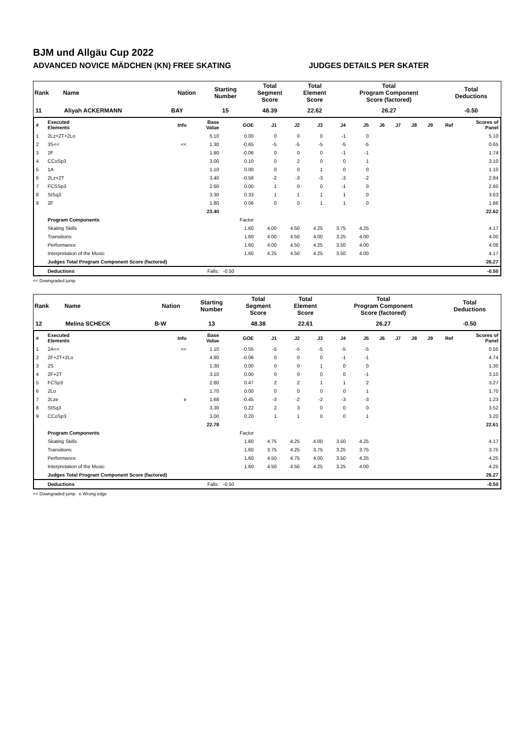BJM und Allgäu Cup 2022
ADVANCED NOVICE MÄDCHEN (KN) FREE SKATING JUDGES DETAILS PER SKATER
| Rank | Name | Nation | Starting Number | Total Segment Score | Total Element Score | Total Program Component Score (factored) | Total Deductions |
| --- | --- | --- | --- | --- | --- | --- | --- |
| 11 | Aliyah ACKERMANN | BAY | 15 | 48.39 | 22.62 | 26.27 | -0.50 |
| # | Executed Elements | Info | Base Value | GOE | J1 | J2 | J3 | J4 | J5 | J6 | J7 | J8 | J9 | Ref | Scores of Panel |
| --- | --- | --- | --- | --- | --- | --- | --- | --- | --- | --- | --- | --- | --- | --- | --- |
| 1 | 2Lz+2T+2Lo | | 5.10 | 0.00 | 0 | 0 | 0 | -1 | 0 | | | | | | 5.10 |
| 2 | 3S<< | << | 1.30 | -0.65 | -5 | -5 | -5 | -5 | -5 | | | | | | 0.65 |
| 3 | 2F | | 1.80 | -0.06 | 0 | 0 | 0 | -1 | -1 | | | | | | 1.74 |
| 4 | CCoSp3 | | 3.00 | 0.10 | 0 | 2 | 0 | 0 | 1 | | | | | | 3.10 |
| 5 | 1A | | 1.10 | 0.00 | 0 | 0 | 1 | 0 | 0 | | | | | | 1.10 |
| 6 | 2Lz+2T | | 3.40 | -0.56 | -2 | -3 | -3 | -3 | -2 | | | | | | 2.84 |
| 7 | FCSSp3 | | 2.60 | 0.00 | 1 | 0 | 0 | -1 | 0 | | | | | | 2.60 |
| 8 | StSq3 | | 3.30 | 0.33 | 1 | 1 | 1 | 1 | 0 | | | | | | 3.63 |
| 9 | 2F | | 1.80 | 0.06 | 0 | 0 | 1 | 1 | 0 | | | | | | 1.86 |
| | | | 23.40 | | | | | | | | | | | | 22.62 |
| | Program Components | | | Factor | | | | | | | | | | | |
| | Skating Skills | | | 1.60 | 4.00 | 4.50 | 4.25 | 3.75 | 4.25 | | | | | | 4.17 |
| | Transitions | | | 1.60 | 4.00 | 4.50 | 4.00 | 3.25 | 4.00 | | | | | | 4.00 |
| | Performance | | | 1.60 | 4.00 | 4.50 | 4.25 | 3.50 | 4.00 | | | | | | 4.08 |
| | Interpretation of the Music | | | 1.60 | 4.25 | 4.50 | 4.25 | 3.50 | 4.00 | | | | | | 4.17 |
| | Judges Total Program Component Score (factored) | | | | | | | | | | | | | | 26.27 |
| | Deductions | Falls: | | -0.50 | | | | | | | | | | | -0.50 |
<< Downgraded jump
| Rank | Name | Nation | Starting Number | Total Segment Score | Total Element Score | Total Program Component Score (factored) | Total Deductions |
| --- | --- | --- | --- | --- | --- | --- | --- |
| 12 | Melina SCHECK | B-W | 13 | 48.38 | 22.61 | 26.27 | -0.50 |
| # | Executed Elements | Info | Base Value | GOE | J1 | J2 | J3 | J4 | J5 | J6 | J7 | J8 | J9 | Ref | Scores of Panel |
| --- | --- | --- | --- | --- | --- | --- | --- | --- | --- | --- | --- | --- | --- | --- | --- |
| 1 | 2A<< | << | 1.10 | -0.55 | -5 | -5 | -5 | -5 | -5 | | | | | | 0.55 |
| 2 | 2F+2T+2Lo | | 4.80 | -0.06 | 0 | 0 | 0 | -1 | -1 | | | | | | 4.74 |
| 3 | 2S | | 1.30 | 0.00 | 0 | 0 | 1 | 0 | 0 | | | | | | 1.30 |
| 4 | 2F+2T | | 3.10 | 0.00 | 0 | 0 | 0 | 0 | -1 | | | | | | 3.10 |
| 5 | FCSp3 | | 2.80 | 0.47 | 2 | 2 | 1 | 1 | 2 | | | | | | 3.27 |
| 6 | 2Lo | | 1.70 | 0.00 | 0 | 0 | 0 | 0 | 1 | | | | | | 1.70 |
| 7 | 2Lze | e | 1.68 | -0.45 | -3 | -2 | -2 | -3 | -3 | | | | | | 1.23 |
| 8 | StSq3 | | 3.30 | 0.22 | 2 | 3 | 0 | 0 | 0 | | | | | | 3.52 |
| 9 | CCoSp3 | | 3.00 | 0.20 | 1 | 1 | 0 | 0 | 1 | | | | | | 3.20 |
| | | | 22.78 | | | | | | | | | | | | 22.61 |
| | Program Components | | | Factor | | | | | | | | | | | |
| | Skating Skills | | | 1.60 | 4.75 | 4.25 | 4.00 | 3.50 | 4.25 | | | | | | 4.17 |
| | Transitions | | | 1.60 | 3.75 | 4.25 | 3.75 | 3.25 | 3.75 | | | | | | 3.75 |
| | Performance | | | 1.60 | 4.50 | 4.75 | 4.00 | 3.50 | 4.25 | | | | | | 4.25 |
| | Interpretation of the Music | | | 1.60 | 4.50 | 4.50 | 4.25 | 3.25 | 4.00 | | | | | | 4.25 |
| | Judges Total Program Component Score (factored) | | | | | | | | | | | | | | 26.27 |
| | Deductions | Falls: | | -0.50 | | | | | | | | | | | -0.50 |
<< Downgraded jump e Wrong edge